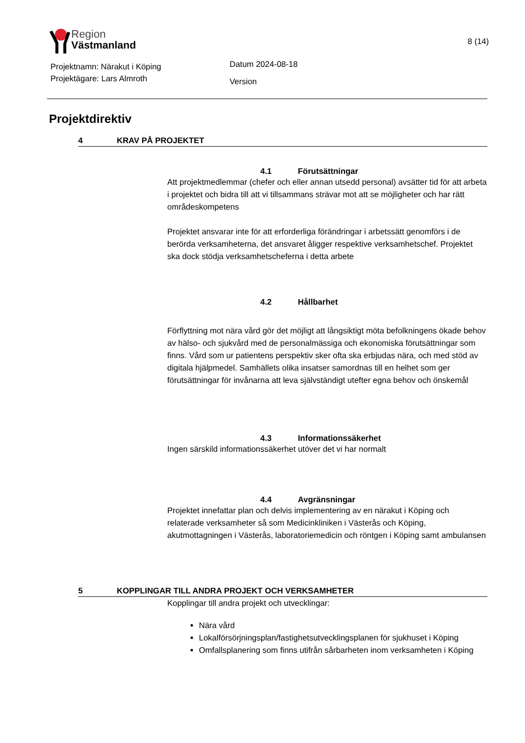Region
Västmanland
8 (14)
Projektnamn: Närakut i Köping
Projektägare: Lars Almroth
Datum 2024-08-18
Version
Projektdirektiv
4 KRAV PÅ PROJEKTET
4.1 Förutsättningar
Att projektmedlemmar (chefer och eller annan utsedd personal) avsätter tid för att arbeta i projektet och bidra till att vi tillsammans strävar mot att se möjligheter och har rätt områdeskompetens
Projektet ansvarar inte för att erforderliga förändringar i arbetssätt genomförs i de berörda verksamheterna, det ansvaret åligger respektive verksamhetschef. Projektet ska dock stödja verksamhetscheferna i detta arbete
4.2 Hållbarhet
Förflyttning mot nära vård gör det möjligt att långsiktigt möta befolkningens ökade behov av hälso- och sjukvård med de personalmässiga och ekonomiska förutsättningar som finns. Vård som ur patientens perspektiv sker ofta ska erbjudas nära, och med stöd av digitala hjälpmedel. Samhällets olika insatser samordnas till en helhet som ger förutsättningar för invånarna att leva självständigt utefter egna behov och önskemål
4.3 Informationssäkerhet
Ingen särskild informationssäkerhet utöver det vi har normalt
4.4 Avgränsningar
Projektet innefattar plan och delvis implementering av en närakut i Köping och relaterade verksamheter så som Medicinkliniken i Västerås och Köping, akutmottagningen i Västerås, laboratoriemedicin och röntgen i Köping samt ambulansen
5 KOPPLINGAR TILL ANDRA PROJEKT OCH VERKSAMHETER
Kopplingar till andra projekt och utvecklingar:
Nära vård
Lokalförsörjningsplan/fastighetsutvecklingsplanen för sjukhuset i Köping
Omfallsplanering som finns utifrån sårbarheten inom verksamheten i Köping